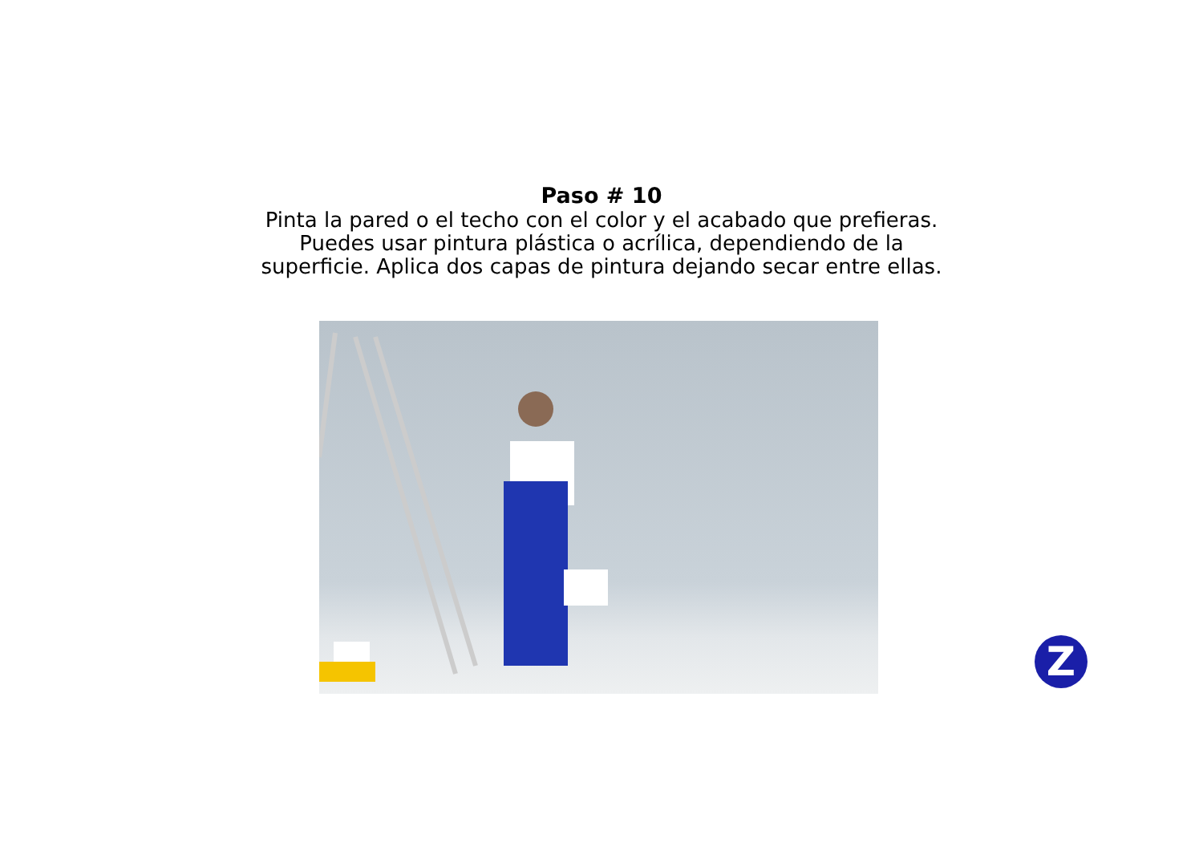Paso # 10
Pinta la pared o el techo con el color y el acabado que prefieras. Puedes usar pintura plástica o acrílica, dependiendo de la superficie. Aplica dos capas de pintura dejando secar entre ellas.
Z